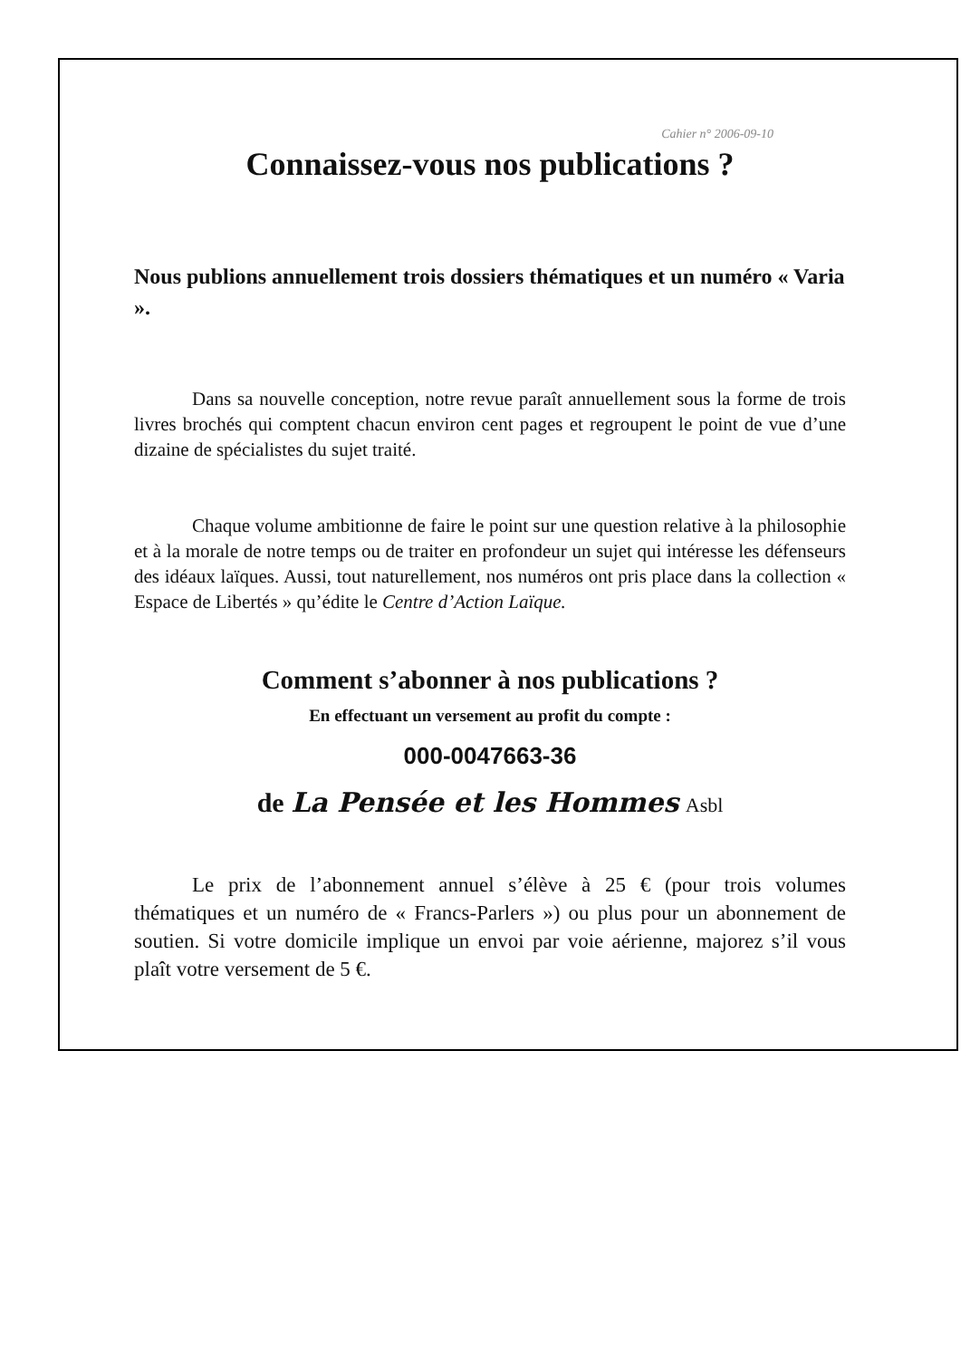Cahier n° 2006-09-10
Connaissez-vous nos publications ?
Nous publions annuellement trois dossiers thématiques et un numéro « Varia ».
Dans sa nouvelle conception, notre revue paraît annuellement sous la forme de trois livres brochés qui comptent chacun environ cent pages et regroupent le point de vue d’une dizaine de spécialistes du sujet traité.
Chaque volume ambitionne de faire le point sur une question relative à la philosophie et à la morale de notre temps ou de traiter en profondeur un sujet qui intéresse les défenseurs des idéaux laïques. Aussi, tout naturellement, nos numéros ont pris place dans la collection « Espace de Libertés » qu’édite le Centre d’Action Laïque.
Comment s’abonner à nos publications ?
En effectuant un versement au profit du compte :
000-0047663-36
de La Pensée et les Hommes Asbl
Le prix de l’abonnement annuel s’élève à 25 € (pour trois volumes thématiques et un numéro de « Francs-Parlers ») ou plus pour un abonnement de soutien. Si votre domicile implique un envoi par voie aérienne, majorez s’il vous plaît votre versement de 5 €.